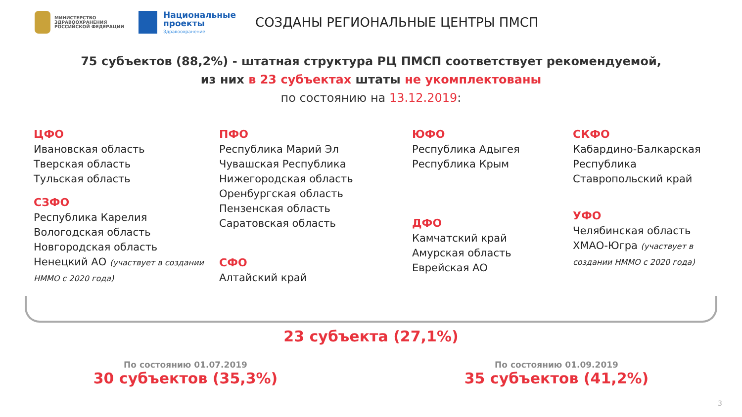МИНИСТЕРСТВО
ЗДРАВООХРАНЕНИЯ
РОССИЙСКОЙ ФЕДЕРАЦИИ
Национальные
проекты
Здравоохранение
СОЗДАНЫ РЕГИОНАЛЬНЫЕ ЦЕНТРЫ ПМСП
75 субъектов (88,2%) - штатная структура РЦ ПМСП соответствует рекомендуемой,
из них в 23 субъектах штаты не укомплектованы
по состоянию на 13.12.2019:
ЦФО
Ивановская область
Тверская область
Тульская область
СЗФО
Республика Карелия
Вологодская область
Новгородская область
Ненецкий АО (участвует в создании НММО с 2020 года)
ПФО
Республика Марий Эл
Чувашская Республика
Нижегородская область
Оренбургская область
Пензенская область
Саратовская область
СФО
Алтайский край
ЮФО
Республика Адыгея
Республика Крым
ДФО
Камчатский край
Амурская область
Еврейская АО
СКФО
Кабардино-Балкарская Республика
Ставропольский край
УФО
Челябинская область
ХМАО-Югра (участвует в создании НММО с 2020 года)
23 субъекта (27,1%)
По состоянию 01.07.2019
30 субъектов (35,3%)
По состоянию 01.09.2019
35 субъектов (41,2%)
3